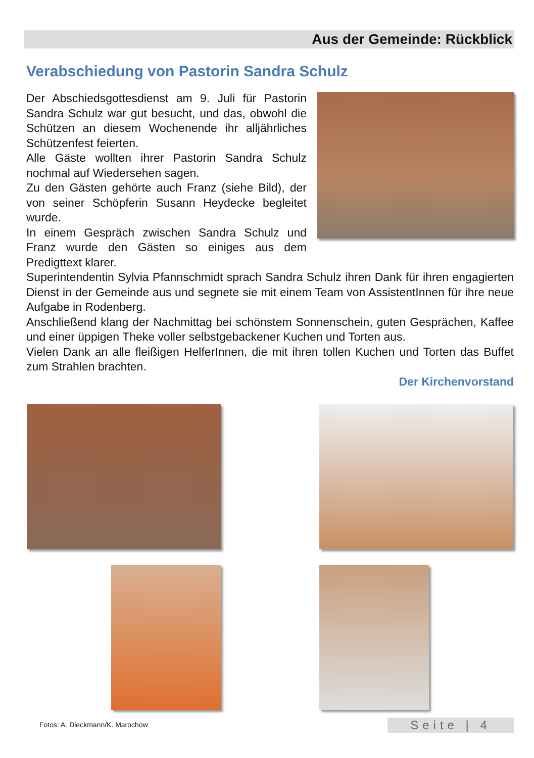Aus der Gemeinde: Rückblick
Verabschiedung von Pastorin Sandra Schulz
Der Abschiedsgottesdienst am 9. Juli für Pastorin Sandra Schulz war gut besucht, und das, obwohl die Schützen an diesem Wochenende ihr alljährliches Schützenfest feierten.
Alle Gäste wollten ihrer Pastorin Sandra Schulz nochmal auf Wiedersehen sagen.
Zu den Gästen gehörte auch Franz (siehe Bild), der von seiner Schöpferin Susann Heydecke begleitet wurde.
In einem Gespräch zwischen Sandra Schulz und Franz wurde den Gästen so einiges aus dem Predigttext klarer.
Superintendentin Sylvia Pfannschmidt sprach Sandra Schulz ihren Dank für ihren engagierten Dienst in der Gemeinde aus und segnete sie mit einem Team von AssistentInnen für ihre neue Aufgabe in Rodenberg.
Anschließend klang der Nachmittag bei schönstem Sonnenschein, guten Gesprächen, Kaffee und einer üppigen Theke voller selbstgebackener Kuchen und Torten aus.
Vielen Dank an alle fleißigen HelferInnen, die mit ihren tollen Kuchen und Torten das Buffet zum Strahlen brachten.
Der Kirchenvorstand
Fotos: A. Dieckmann/K. Marochow
Seite | 4